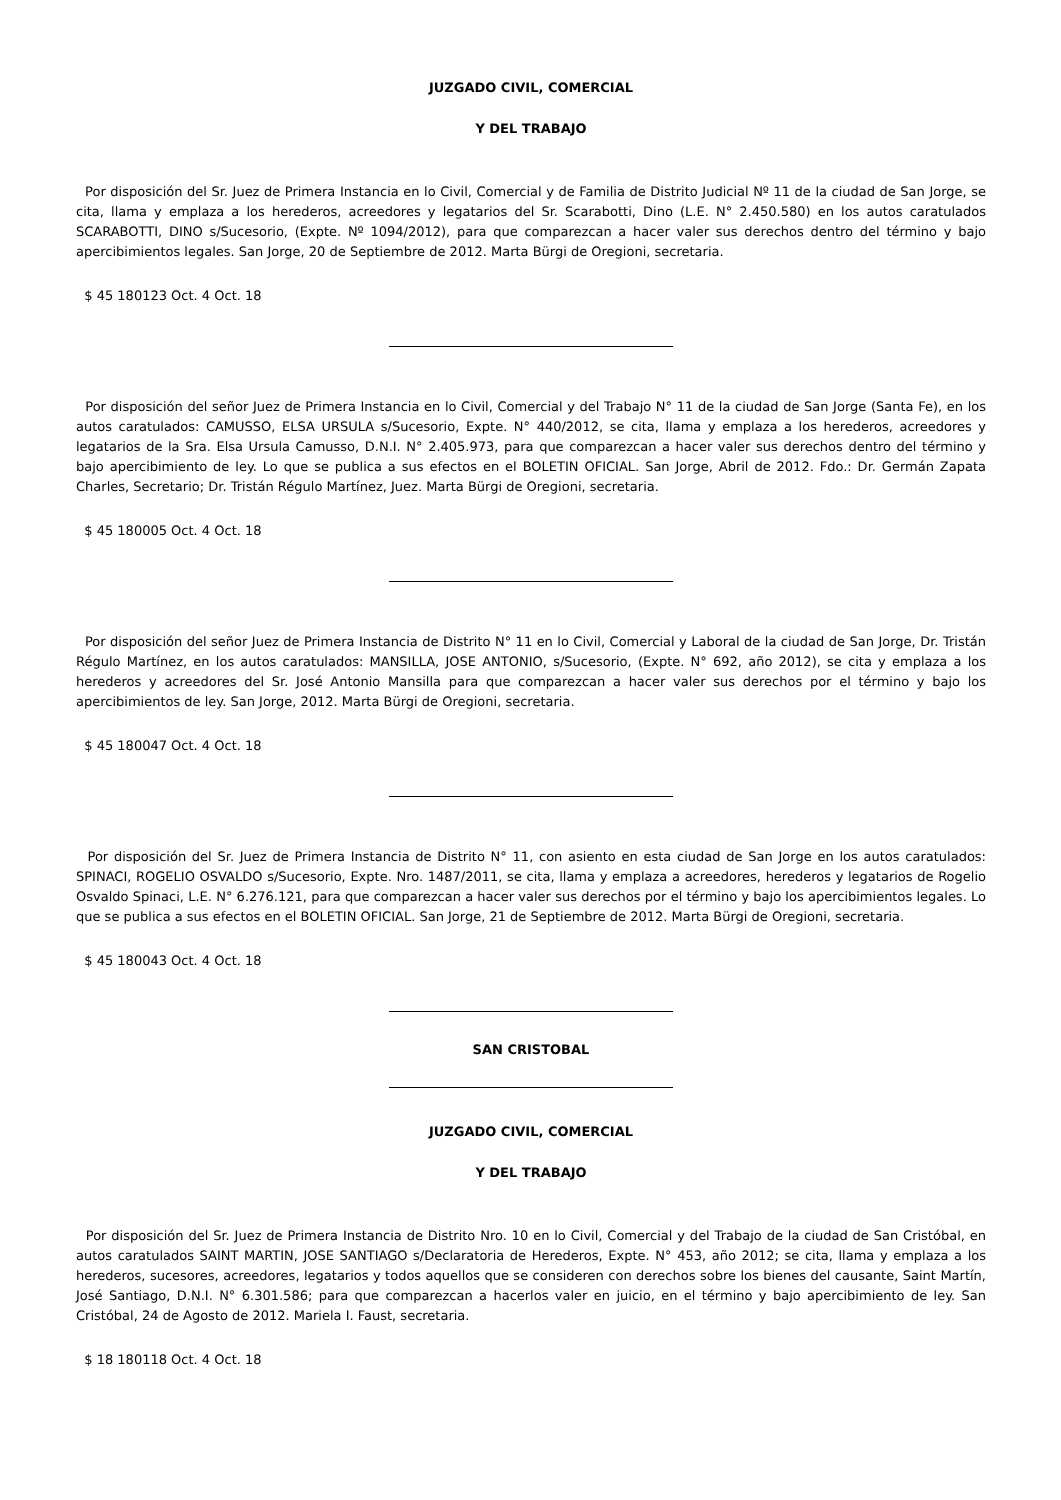JUZGADO CIVIL, COMERCIAL
Y DEL TRABAJO
Por disposición del Sr. Juez de Primera Instancia en lo Civil, Comercial y de Familia de Distrito Judicial Nº 11 de la ciudad de San Jorge, se cita, llama y emplaza a los herederos, acreedores y legatarios del Sr. Scarabotti, Dino (L.E. N° 2.450.580) en los autos caratulados SCARABOTTI, DINO s/Sucesorio, (Expte. Nº 1094/2012), para que comparezcan a hacer valer sus derechos dentro del término y bajo apercibimientos legales. San Jorge, 20 de Septiembre de 2012. Marta Bürgi de Oregioni, secretaria.
$ 45 180123 Oct. 4 Oct. 18
Por disposición del señor Juez de Primera Instancia en lo Civil, Comercial y del Trabajo N° 11 de la ciudad de San Jorge (Santa Fe), en los autos caratulados: CAMUSSO, ELSA URSULA s/Sucesorio, Expte. N° 440/2012, se cita, llama y emplaza a los herederos, acreedores y legatarios de la Sra. Elsa Ursula Camusso, D.N.I. N° 2.405.973, para que comparezcan a hacer valer sus derechos dentro del término y bajo apercibimiento de ley. Lo que se publica a sus efectos en el BOLETIN OFICIAL. San Jorge, Abril de 2012. Fdo.: Dr. Germán Zapata Charles, Secretario; Dr. Tristán Régulo Martínez, Juez. Marta Bürgi de Oregioni, secretaria.
$ 45 180005 Oct. 4 Oct. 18
Por disposición del señor Juez de Primera Instancia de Distrito N° 11 en lo Civil, Comercial y Laboral de la ciudad de San Jorge, Dr. Tristán Régulo Martínez, en los autos caratulados: MANSILLA, JOSE ANTONIO, s/Sucesorio, (Expte. N° 692, año 2012), se cita y emplaza a los herederos y acreedores del Sr. José Antonio Mansilla para que comparezcan a hacer valer sus derechos por el término y bajo los apercibimientos de ley. San Jorge, 2012. Marta Bürgi de Oregioni, secretaria.
$ 45 180047 Oct. 4 Oct. 18
Por disposición del Sr. Juez de Primera Instancia de Distrito N° 11, con asiento en esta ciudad de San Jorge en los autos caratulados: SPINACI, ROGELIO OSVALDO s/Sucesorio, Expte. Nro. 1487/2011, se cita, llama y emplaza a acreedores, herederos y legatarios de Rogelio Osvaldo Spinaci, L.E. N° 6.276.121, para que comparezcan a hacer valer sus derechos por el término y bajo los apercibimientos legales. Lo que se publica a sus efectos en el BOLETIN OFICIAL. San Jorge, 21 de Septiembre de 2012. Marta Bürgi de Oregioni, secretaria.
$ 45 180043 Oct. 4 Oct. 18
SAN CRISTOBAL
JUZGADO CIVIL, COMERCIAL
Y DEL TRABAJO
Por disposición del Sr. Juez de Primera Instancia de Distrito Nro. 10 en lo Civil, Comercial y del Trabajo de la ciudad de San Cristóbal, en autos caratulados SAINT MARTIN, JOSE SANTIAGO s/Declaratoria de Herederos, Expte. N° 453, año 2012; se cita, llama y emplaza a los herederos, sucesores, acreedores, legatarios y todos aquellos que se consideren con derechos sobre los bienes del causante, Saint Martín, José Santiago, D.N.I. N° 6.301.586; para que comparezcan a hacerlos valer en juicio, en el término y bajo apercibimiento de ley. San Cristóbal, 24 de Agosto de 2012. Mariela I. Faust, secretaria.
$ 18 180118 Oct. 4 Oct. 18